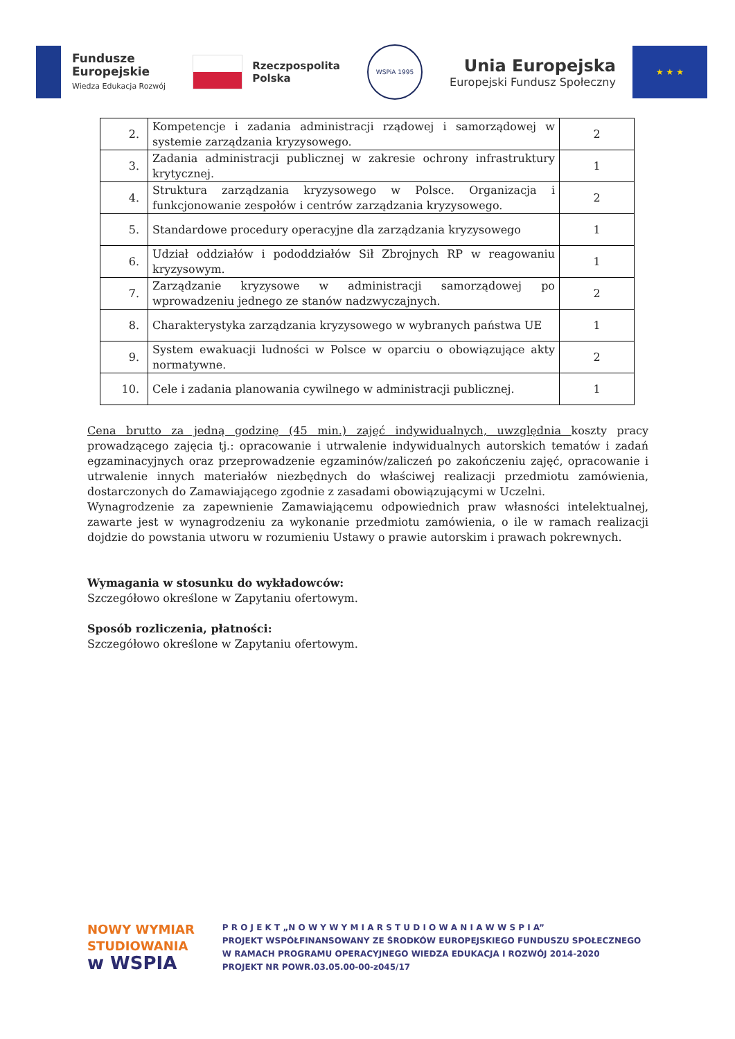Fundusze
Europejskie
Wiedza Edukacja Rozwój
Rzeczpospolita
Polska
WSPiA 1995
Unia Europejska
Europejski Fundusz Społeczny
★ ★ ★
| 2. | Kompetencje i zadania administracji rządowej i samorządowej w systemie zarządzania kryzysowego. | 2 |
| 3. | Zadania administracji publicznej w zakresie ochrony infrastruktury krytycznej. | 1 |
| 4. | Struktura zarządzania kryzysowego w Polsce. Organizacja i funkcjonowanie zespołów i centrów zarządzania kryzysowego. | 2 |
| 5. | Standardowe procedury operacyjne dla zarządzania kryzysowego | 1 |
| 6. | Udział oddziałów i pododdziałów Sił Zbrojnych RP w reagowaniu kryzysowym. | 1 |
| 7. | Zarządzanie kryzysowe w administracji samorządowej po wprowadzeniu jednego ze stanów nadzwyczajnych. | 2 |
| 8. | Charakterystyka zarządzania kryzysowego w wybranych państwa UE | 1 |
| 9. | System ewakuacji ludności w Polsce w oparciu o obowiązujące akty normatywne. | 2 |
| 10. | Cele i zadania planowania cywilnego w administracji publicznej. | 1 |
Cena brutto za jedną godzinę (45 min.) zajęć indywidualnych, uwzględnia koszty pracy prowadzącego zajęcia tj.: opracowanie i utrwalenie indywidualnych autorskich tematów i zadań egzaminacyjnych oraz przeprowadzenie egzaminów/zaliczeń po zakończeniu zajęć, opracowanie i utrwalenie innych materiałów niezbędnych do właściwej realizacji przedmiotu zamówienia, dostarczonych do Zamawiającego zgodnie z zasadami obowiązującymi w Uczelni.
Wynagrodzenie za zapewnienie Zamawiającemu odpowiednich praw własności intelektualnej, zawarte jest w wynagrodzeniu za wykonanie przedmiotu zamówienia, o ile w ramach realizacji dojdzie do powstania utworu w rozumieniu Ustawy o prawie autorskim i prawach pokrewnych.
Wymagania w stosunku do wykładowców:
Szczegółowo określone w Zapytaniu ofertowym.
Sposób rozliczenia, płatności:
Szczegółowo określone w Zapytaniu ofertowym.
NOWY WYMIAR
STUDIOWANIA
w WSPIA
P R O J E K T „N O W Y W Y M I A R S T U D I O W A N I A W W S P I A”
PROJEKT WSPÓŁFINANSOWANY ZE ŚRODKÓW EUROPEJSKIEGO FUNDUSZU SPOŁECZNEGO
W RAMACH PROGRAMU OPERACYJNEGO WIEDZA EDUKACJA I ROZWÓJ 2014-2020
PROJEKT NR POWR.03.05.00-00-z045/17